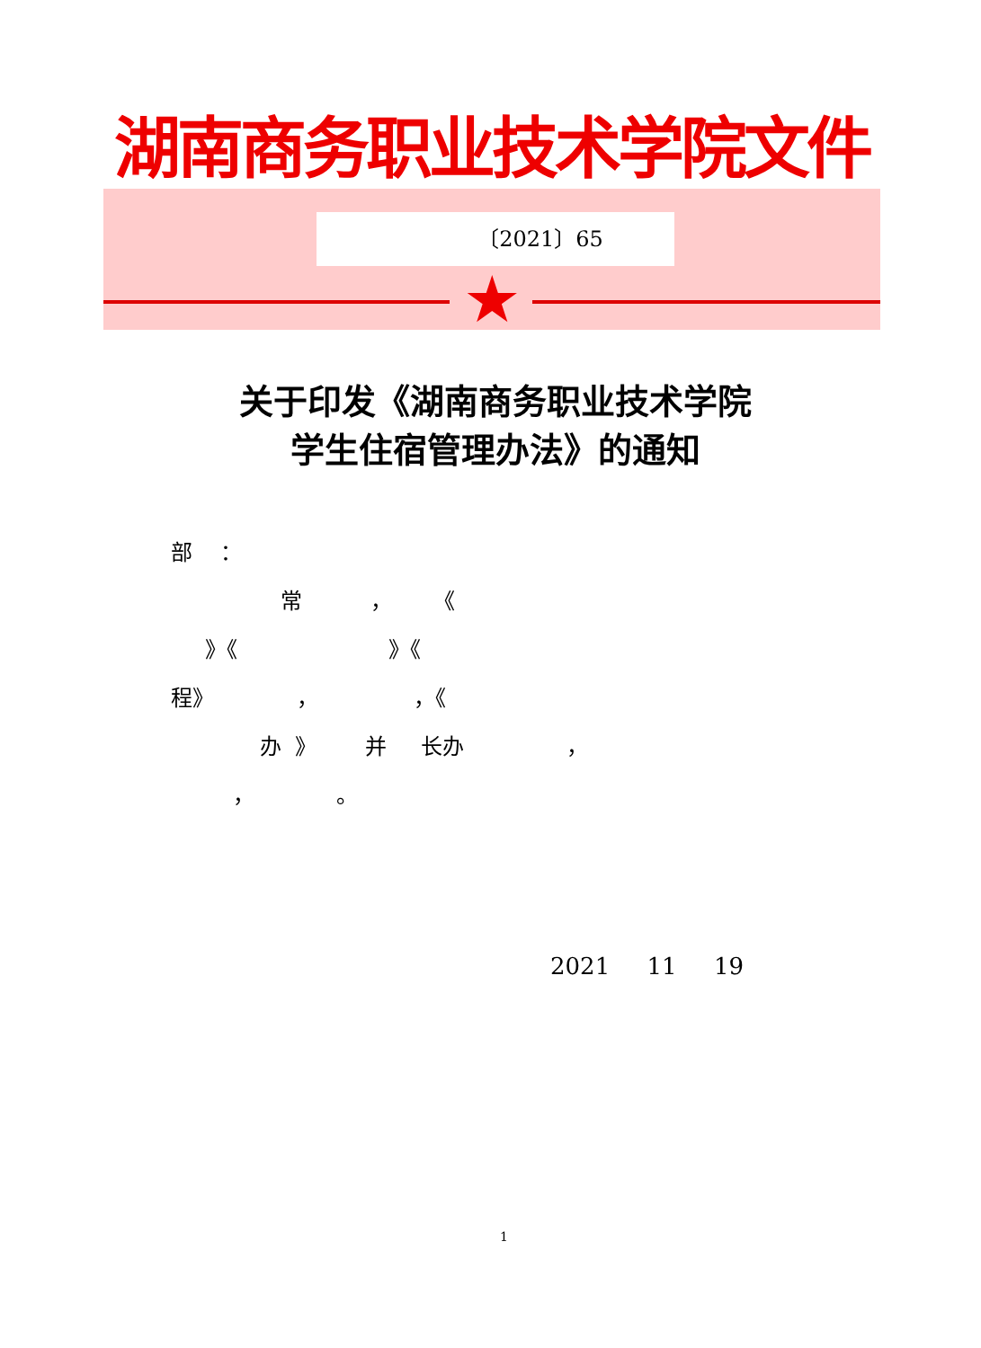湖南商务职业技术学院文件
〔2021〕65
★
关于印发《湖南商务职业技术学院
学生住宿管理办法》的通知
部 ：
常 ， 《
》《 》《
程》 ， ，《
办 》 并 长办 ，
， 。
2021 11 19
1